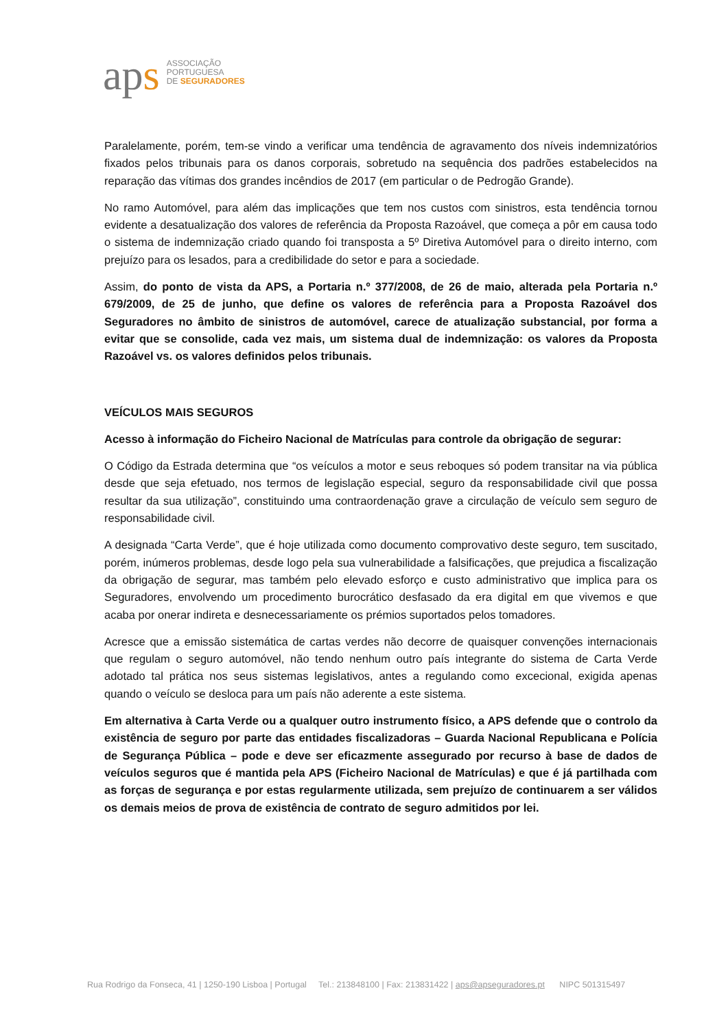aps
ASSOCIAÇÃO
PORTUGUESA
DE SEGURADORES
Paralelamente, porém, tem-se vindo a verificar uma tendência de agravamento dos níveis indemnizatórios fixados pelos tribunais para os danos corporais, sobretudo na sequência dos padrões estabelecidos na reparação das vítimas dos grandes incêndios de 2017 (em particular o de Pedrogão Grande).
No ramo Automóvel, para além das implicações que tem nos custos com sinistros, esta tendência tornou evidente a desatualização dos valores de referência da Proposta Razoável, que começa a pôr em causa todo o sistema de indemnização criado quando foi transposta a 5º Diretiva Automóvel para o direito interno, com prejuízo para os lesados, para a credibilidade do setor e para a sociedade.
Assim, do ponto de vista da APS, a Portaria n.º 377/2008, de 26 de maio, alterada pela Portaria n.º 679/2009, de 25 de junho, que define os valores de referência para a Proposta Razoável dos Seguradores no âmbito de sinistros de automóvel, carece de atualização substancial, por forma a evitar que se consolide, cada vez mais, um sistema dual de indemnização: os valores da Proposta Razoável vs. os valores definidos pelos tribunais.
VEÍCULOS MAIS SEGUROS
Acesso à informação do Ficheiro Nacional de Matrículas para controle da obrigação de segurar:
O Código da Estrada determina que “os veículos a motor e seus reboques só podem transitar na via pública desde que seja efetuado, nos termos de legislação especial, seguro da responsabilidade civil que possa resultar da sua utilização”, constituindo uma contraordenação grave a circulação de veículo sem seguro de responsabilidade civil.
A designada “Carta Verde”, que é hoje utilizada como documento comprovativo deste seguro, tem suscitado, porém, inúmeros problemas, desde logo pela sua vulnerabilidade a falsificações, que prejudica a fiscalização da obrigação de segurar, mas também pelo elevado esforço e custo administrativo que implica para os Seguradores, envolvendo um procedimento burocrático desfasado da era digital em que vivemos e que acaba por onerar indireta e desnecessariamente os prémios suportados pelos tomadores.
Acresce que a emissão sistemática de cartas verdes não decorre de quaisquer convenções internacionais que regulam o seguro automóvel, não tendo nenhum outro país integrante do sistema de Carta Verde adotado tal prática nos seus sistemas legislativos, antes a regulando como excecional, exigida apenas quando o veículo se desloca para um país não aderente a este sistema.
Em alternativa à Carta Verde ou a qualquer outro instrumento físico, a APS defende que o controlo da existência de seguro por parte das entidades fiscalizadoras – Guarda Nacional Republicana e Polícia de Segurança Pública – pode e deve ser eficazmente assegurado por recurso à base de dados de veículos seguros que é mantida pela APS (Ficheiro Nacional de Matrículas) e que é já partilhada com as forças de segurança e por estas regularmente utilizada, sem prejuízo de continuarem a ser válidos os demais meios de prova de existência de contrato de seguro admitidos por lei.
Rua Rodrigo da Fonseca, 41 | 1250-190 Lisboa | Portugal Tel.: 213848100 | Fax: 213831422 | aps@apseguradores.pt NIPC 501315497